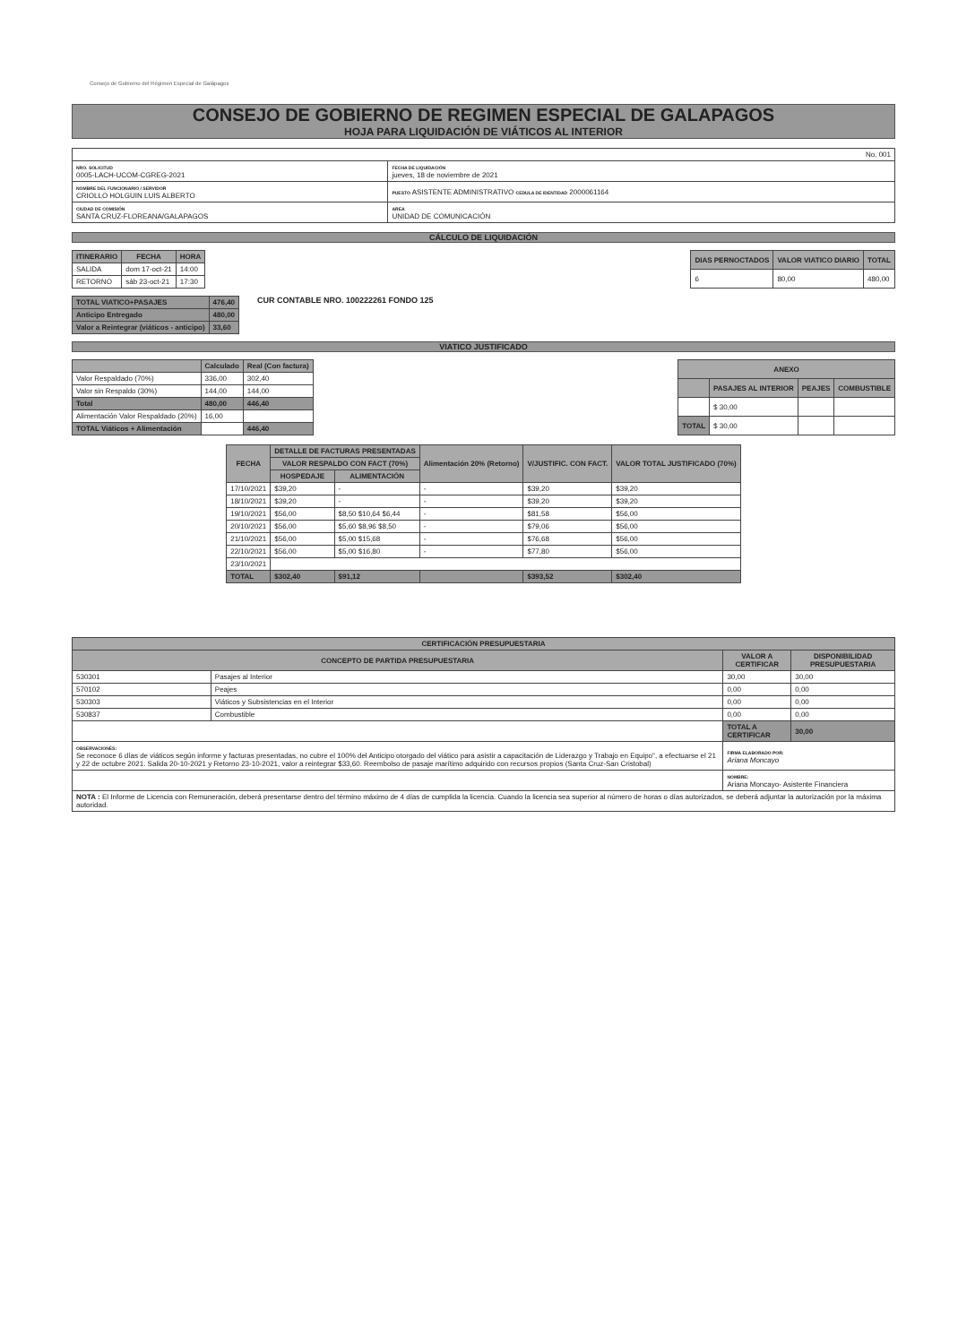Consejo de Gobierno del Régimen Especial de Galápagos
CONSEJO DE GOBIERNO DE REGIMEN ESPECIAL DE GALAPAGOS
HOJA PARA LIQUIDACIÓN DE VIÁTICOS AL INTERIOR
| No. 001 | |
| NRO. SOLICITUD 0005-LACH-UCOM-CGREG-2021 | FECHA DE LIQUIDACIÓN jueves, 18 de noviembre de 2021 |
| NOMBRE DEL FUNCIONARIO / SERVIDOR CRIOLLO HOLGUIN LUIS ALBERTO | PUESTO ASISTENTE ADMINISTRATIVO CEDULA DE IDENTIDAD 2000061164 |
| CIUDAD DE COMISIÓN SANTA CRUZ-FLOREANA/GALAPAGOS | AREA UNIDAD DE COMUNICACIÓN |
CÁLCULO DE LIQUIDACIÓN
| ITINERARIO | FECHA | HORA |
| --- | --- | --- |
| SALIDA | dom 17-oct-21 | 14:00 |
| RETORNO | sáb 23-oct-21 | 17:30 |
| DIAS PERNOCTADOS | VALOR VIATICO DIARIO | TOTAL |
| --- | --- | --- |
| 6 | 80,00 | 480,00 |
| TOTAL VIATICO+PASAJES | 476,40 |
| Anticipo Entregado | 480,00 |
| Valor a Reintegrar (viáticos - anticipo) | 33,60 |
CUR CONTABLE NRO. 100222261 FONDO 125
VIATICO JUSTIFICADO
| | Calculado | Real (Con factura) |
| --- | --- | --- |
| Valor Respaldado (70%) | 336,00 | 302,40 |
| Valor sin Respaldo (30%) | 144,00 | 144,00 |
| Total | 480,00 | 446,40 |
| Alimentación Valor Respaldado (20%) | 16,00 | |
| TOTAL Viáticos + Alimentación | | 446,40 |
| ANEXO | | | |
| --- | --- | --- | --- |
| | PASAJES AL INTERIOR | PEAJES | COMBUSTIBLE |
| | $ 30,00 | | |
| TOTAL | $ 30,00 | | |
| FECHA | DETALLE DE FACTURAS PRESENTADAS | | Alimentación 20% (Retorno) | V/JUSTIFIC. CON FACT. | VALOR TOTAL JUSTIFICADO (70%) |
| --- | --- | --- | --- | --- | --- |
| | VALOR RESPALDO CON FACT (70%) | | | | |
| | HOSPEDAJE | ALIMENTACIÓN | | | |
| 17/10/2021 | $39,20 | - | - | $39,20 | $39,20 |
| 18/10/2021 | $39,20 | - | - | $39,20 | $39,20 |
| 19/10/2021 | $56,00 | $8,50 $10,64 $6,44 | - | $81,58 | $56,00 |
| 20/10/2021 | $56,00 | $5,60 $8,96 $8,50 | - | $79,06 | $56,00 |
| 21/10/2021 | $56,00 | $5,00 $15,68 | - | $76,68 | $56,00 |
| 22/10/2021 | $56,00 | $5,00 $16,80 | - | $77,80 | $56,00 |
| 23/10/2021 | | | | | |
| TOTAL | $302,40 | $91,12 | | $393,52 | $302,40 |
| CERTIFICACIÓN PRESUPUESTARIA | | | |
| --- | --- | --- | --- |
| CONCEPTO DE PARTIDA PRESUPUESTARIA | | VALOR A CERTIFICAR | DISPONIBILIDAD PRESUPUESTARIA |
| 530301 | Pasajes al Interior | 30,00 | 30,00 |
| 570102 | Peajes | 0,00 | 0,00 |
| 530303 | Viáticos y Subsistencias en el Interior | 0,00 | 0,00 |
| 530837 | Combustible | 0,00 | 0,00 |
| | | TOTAL A CERTIFICAR | 30,00 |
| OBSERVACIONES: Se reconoce 6 días de viáticos según informe y facturas presentadas, no cubre el 100% del Anticipo otorgado del viático para asistir a capacitación de Liderazgo y Trabajo en Equipo", a efectuarse el 21 y 22 de octubre 2021. Salida 20-10-2021 y Retorno 23-10-2021, valor a reintegrar $33,60. Reembolso de pasaje marítimo adquirido con recursos propios (Santa Cruz-San Cristobal) | | FIRMA ELABORADO POR: Ariana Moncayo | |
| | | NOMBRE: Ariana Moncayo- Asistente Financiera | |
| NOTA : El Informe de Licencia con Remuneración, deberá presentarse dentro del término máximo de 4 días de cumplida la licencia. Cuando la licencia sea superior al número de horas o días autorizados, se deberá adjuntar la autorización por la máxima autoridad. | | | |